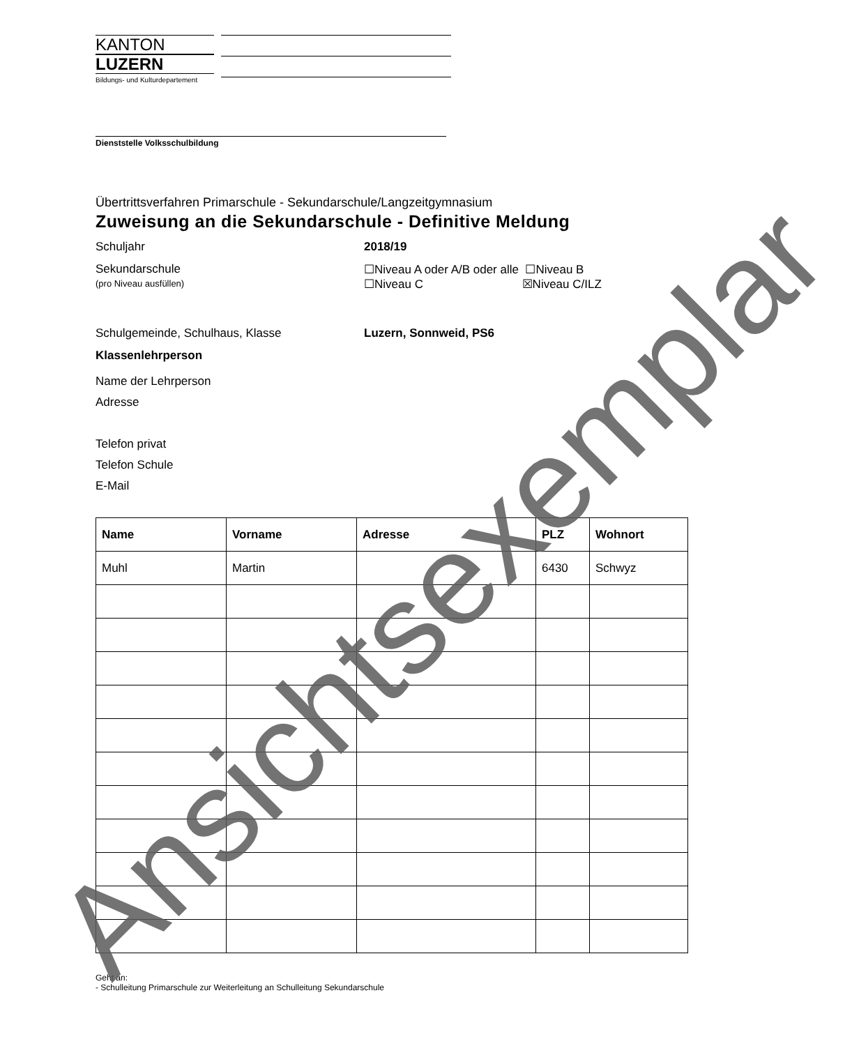KANTON
LUZERN
Bildungs- und Kulturdepartement
Dienststelle Volksschulbildung
Übertrittsverfahren Primarschule - Sekundarschule/Langzeitgymnasium
Zuweisung an die Sekundarschule - Definitive Meldung
Schuljahr 2018/19
Sekundarschule
(pro Niveau ausfüllen)
☐Niveau A oder A/B oder alle ☐Niveau B
☐Niveau C ☒Niveau C/ILZ
Schulgemeinde, Schulhaus, Klasse Luzern, Sonnweid, PS6
Klassenlehrperson
Name der Lehrperson
Adresse
Telefon privat
Telefon Schule
E-Mail
| Name | Vorname | Adresse | PLZ | Wohnort |
| --- | --- | --- | --- | --- |
| Muhl | Martin | | 6430 | Schwyz |
Geht an:
- Schulleitung Primarschule zur Weiterleitung an Schulleitung Sekundarschule
Ansichtsexemplar